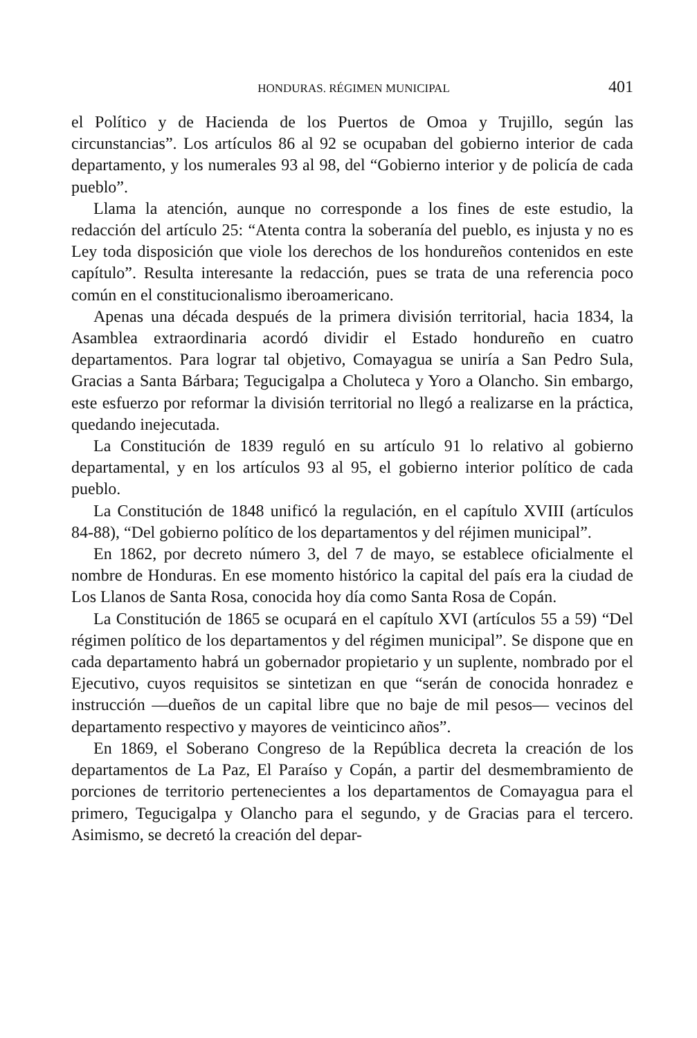HONDURAS. RÉGIMEN MUNICIPAL 401
el Político y de Hacienda de los Puertos de Omoa y Trujillo, según las circunstancias”. Los artículos 86 al 92 se ocupaban del gobierno interior de cada departamento, y los numerales 93 al 98, del “Gobierno interior y de policía de cada pueblo”.
Llama la atención, aunque no corresponde a los fines de este estudio, la redacción del artículo 25: “Atenta contra la soberanía del pueblo, es injusta y no es Ley toda disposición que viole los derechos de los hondureños contenidos en este capítulo”. Resulta interesante la redacción, pues se trata de una referencia poco común en el constitucionalismo iberoamericano.
Apenas una década después de la primera división territorial, hacia 1834, la Asamblea extraordinaria acordó dividir el Estado hondureño en cuatro departamentos. Para lograr tal objetivo, Comayagua se uniría a San Pedro Sula, Gracias a Santa Bárbara; Tegucigalpa a Choluteca y Yoro a Olancho. Sin embargo, este esfuerzo por reformar la división territorial no llegó a realizarse en la práctica, quedando inejecutada.
La Constitución de 1839 reguló en su artículo 91 lo relativo al gobierno departamental, y en los artículos 93 al 95, el gobierno interior político de cada pueblo.
La Constitución de 1848 unificó la regulación, en el capítulo XVIII (artículos 84-88), “Del gobierno político de los departamentos y del réjimen municipal”.
En 1862, por decreto número 3, del 7 de mayo, se establece oficialmente el nombre de Honduras. En ese momento histórico la capital del país era la ciudad de Los Llanos de Santa Rosa, conocida hoy día como Santa Rosa de Copán.
La Constitución de 1865 se ocupará en el capítulo XVI (artículos 55 a 59) “Del régimen político de los departamentos y del régimen municipal”. Se dispone que en cada departamento habrá un gobernador propietario y un suplente, nombrado por el Ejecutivo, cuyos requisitos se sintetizan en que “serán de conocida honradez e instrucción —dueños de un capital libre que no baje de mil pesos— vecinos del departamento respectivo y mayores de veinticinco años”.
En 1869, el Soberano Congreso de la República decreta la creación de los departamentos de La Paz, El Paraíso y Copán, a partir del desmembramiento de porciones de territorio pertenecientes a los departamentos de Comayagua para el primero, Tegucigalpa y Olancho para el segundo, y de Gracias para el tercero. Asimismo, se decretó la creación del depar-